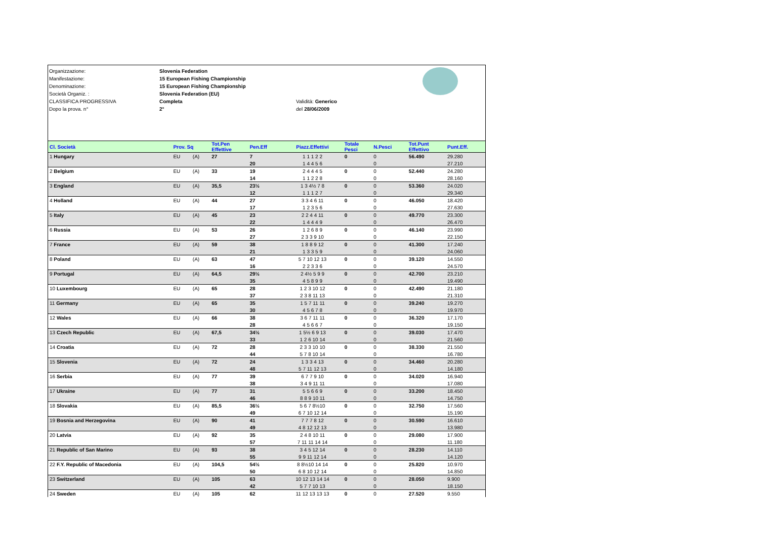Organizzazione:
Manifestazione:
Denominazione:
Società Organiz. :
CLASSIFICA PROGRESSIVA
Dopo la prova. n°
Slovenia Federation
15 European Fishing Championship
15 European Fishing Championship
Slovenia Federation (EU)
Completa
2°
Validità: Generico
del 28/06/2009
| Cl. Società | Prov. Sq | | Tot.Pen Effettive | Pen.Eff | Piazz.Effettivi | Totale Pesci | N.Pesci | Tot.Punt Effettivo | Punt.Eff. |
| --- | --- | --- | --- | --- | --- | --- | --- | --- | --- |
| 1 Hungary | EU | (A) | 27 | 7 | 1 1 1 2 2 | 0 | 0 | 56.490 | 29.280 |
| | | | | 20 | 1 4 4 5 6 | | 0 | | 27.210 |
| 2 Belgium | EU | (A) | 33 | 19 | 2 4 4 4 5 | 0 | 0 | 52.440 | 24.280 |
| | | | | 14 | 1 1 2 2 8 | | 0 | | 28.160 |
| 3 England | EU | (A) | 35,5 | 23½ | 1 3 4½ 7 8 | 0 | 0 | 53.360 | 24.020 |
| | | | | 12 | 1 1 1 2 7 | | 0 | | 29.340 |
| 4 Holland | EU | (A) | 44 | 27 | 3 3 4 6 11 | 0 | 0 | 46.050 | 18.420 |
| | | | | 17 | 1 2 3 5 6 | | 0 | | 27.630 |
| 5 Italy | EU | (A) | 45 | 23 | 2 2 4 4 11 | 0 | 0 | 49.770 | 23.300 |
| | | | | 22 | 1 4 4 4 9 | | 0 | | 26.470 |
| 6 Russia | EU | (A) | 53 | 26 | 1 2 6 8 9 | 0 | 0 | 46.140 | 23.990 |
| | | | | 27 | 2 3 3 9 10 | | 0 | | 22.150 |
| 7 France | EU | (A) | 59 | 38 | 1 8 8 9 12 | 0 | 0 | 41.300 | 17.240 |
| | | | | 21 | 1 3 3 5 9 | | 0 | | 24.060 |
| 8 Poland | EU | (A) | 63 | 47 | 5 7 10 12 13 | 0 | 0 | 39.120 | 14.550 |
| | | | | 16 | 2 2 3 3 6 | | 0 | | 24.570 |
| 9 Portugal | EU | (A) | 64,5 | 29½ | 2 4½ 5 9 9 | 0 | 0 | 42.700 | 23.210 |
| | | | | 35 | 4 5 8 9 9 | | 0 | | 19.490 |
| 10 Luxembourg | EU | (A) | 65 | 28 | 1 2 3 10 12 | 0 | 0 | 42.490 | 21.180 |
| | | | | 37 | 2 3 8 11 13 | | 0 | | 21.310 |
| 11 Germany | EU | (A) | 65 | 35 | 1 5 7 11 11 | 0 | 0 | 39.240 | 19.270 |
| | | | | 30 | 4 5 6 7 8 | | 0 | | 19.970 |
| 12 Wales | EU | (A) | 66 | 38 | 3 6 7 11 11 | 0 | 0 | 36.320 | 17.170 |
| | | | | 28 | 4 5 6 6 7 | | 0 | | 19.150 |
| 13 Czech Republic | EU | (A) | 67,5 | 34½ | 1 5½ 6 9 13 | 0 | 0 | 39.030 | 17.470 |
| | | | | 33 | 1 2 6 10 14 | | 0 | | 21.560 |
| 14 Croatia | EU | (A) | 72 | 28 | 2 3 3 10 10 | 0 | 0 | 38.330 | 21.550 |
| | | | | 44 | 5 7 8 10 14 | | 0 | | 16.780 |
| 15 Slovenia | EU | (A) | 72 | 24 | 1 3 3 4 13 | 0 | 0 | 34.460 | 20.280 |
| | | | | 48 | 5 7 11 12 13 | | 0 | | 14.180 |
| 16 Serbia | EU | (A) | 77 | 39 | 6 7 7 9 10 | 0 | 0 | 34.020 | 16.940 |
| | | | | 38 | 3 4 9 11 11 | | 0 | | 17.080 |
| 17 Ukraine | EU | (A) | 77 | 31 | 5 5 6 6 9 | 0 | 0 | 33.200 | 18.450 |
| | | | | 46 | 8 8 9 10 11 | | 0 | | 14.750 |
| 18 Slovakia | EU | (A) | 85,5 | 36½ | 5 6 7 8½10 | 0 | 0 | 32.750 | 17.560 |
| | | | | 49 | 6 7 10 12 14 | | 0 | | 15.190 |
| 19 Bosnia and Herzegovina | EU | (A) | 90 | 41 | 7 7 7 8 12 | 0 | 0 | 30.590 | 16.610 |
| | | | | 49 | 4 8 12 12 13 | | 0 | | 13.980 |
| 20 Latvia | EU | (A) | 92 | 35 | 2 4 8 10 11 | 0 | 0 | 29.080 | 17.900 |
| | | | | 57 | 7 11 11 14 14 | | 0 | | 11.180 |
| 21 Republic of San Marino | EU | (A) | 93 | 38 | 3 4 5 12 14 | 0 | 0 | 28.230 | 14.110 |
| | | | | 55 | 9 9 11 12 14 | | 0 | | 14.120 |
| 22 F.Y. Republic of Macedonia | EU | (A) | 104,5 | 54½ | 8 8½10 14 14 | 0 | 0 | 25.820 | 10.970 |
| | | | | 50 | 6 8 10 12 14 | | 0 | | 14.850 |
| 23 Switzerland | EU | (A) | 105 | 63 | 10 12 13 14 14 | 0 | 0 | 28.050 | 9.900 |
| | | | | 42 | 5 7 7 10 13 | | 0 | | 18.150 |
| 24 Sweden | EU | (A) | 105 | 62 | 11 12 13 13 13 | 0 | 0 | 27.520 | 9.550 |